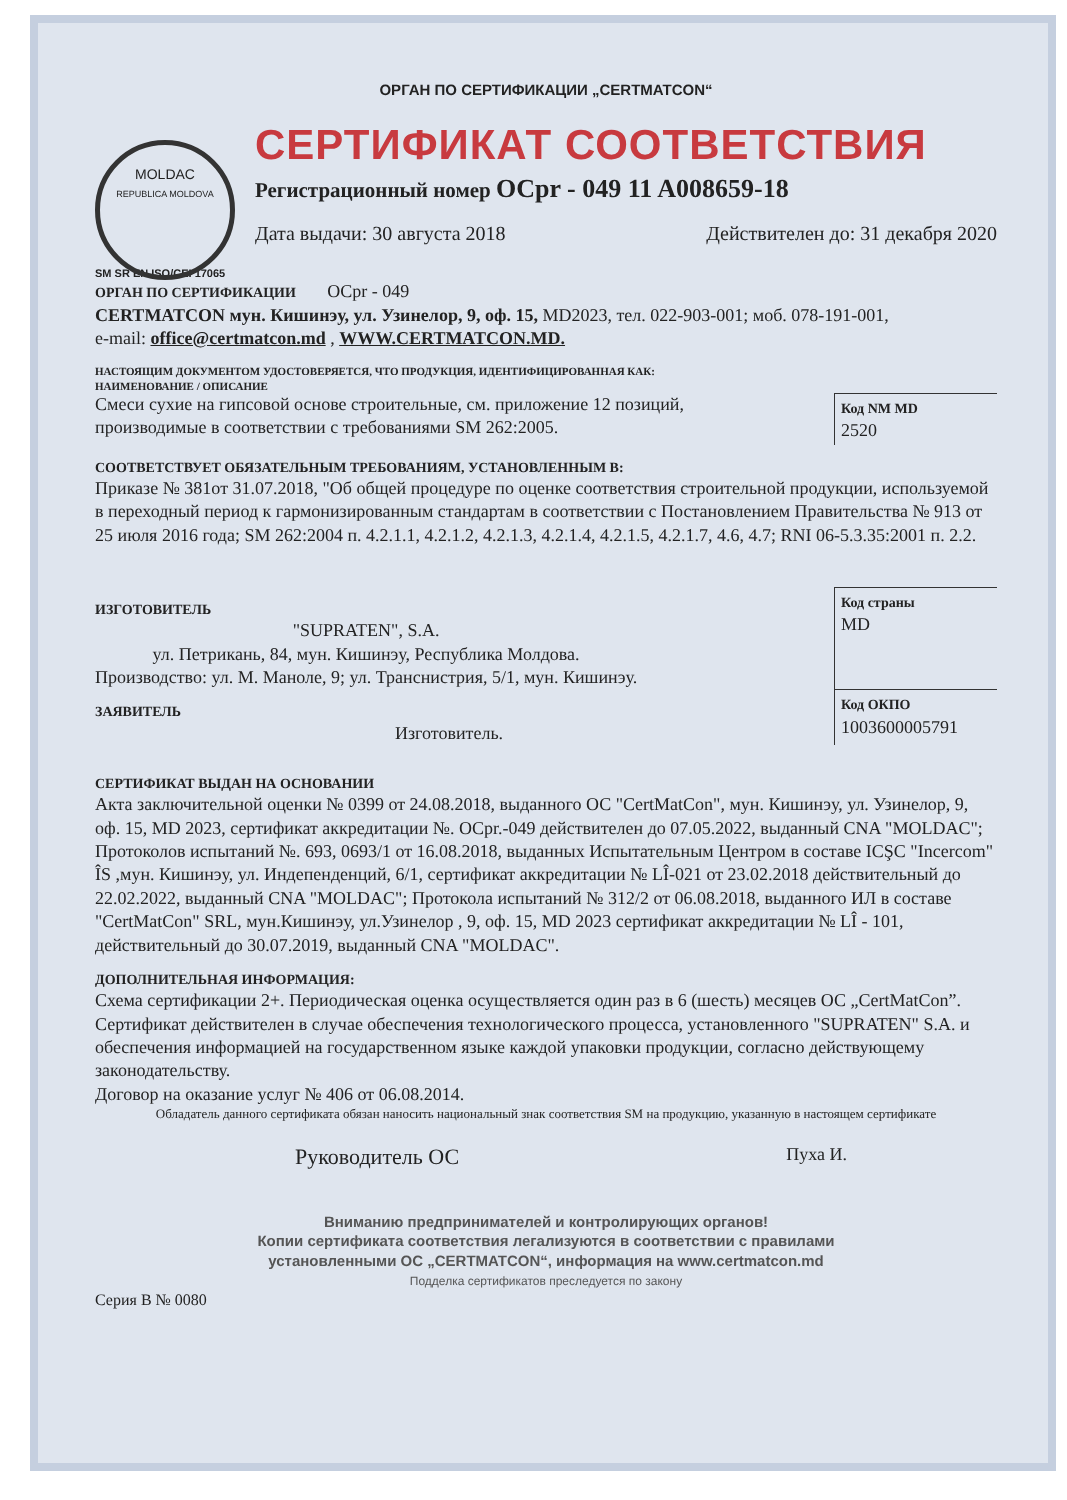ОРГАН ПО СЕРТИФИКАЦИИ „CERTMATCON“
MOLDAC
REPUBLICA MOLDOVA
СЕРТИФИКАТ СООТВЕТСТВИЯ
Регистрационный номер OCpr - 049 11 A008659-18
Дата выдачи: 30 августа 2018 Действителен до: 31 декабря 2020
SM SR EN ISO/CEI 17065
ОРГАН ПО СЕРТИФИКАЦИИ OCpr - 049
CERTMATCON мун. Кишинэу, ул. Узинелор, 9, оф. 15, MD2023, тел. 022-903-001; моб. 078-191-001,
e-mail: office@certmatcon.md , WWW.CERTMATCON.MD.
НАСТОЯЩИМ ДОКУМЕНТОМ УДОСТОВЕРЯЕТСЯ, ЧТО ПРОДУКЦИЯ, ИДЕНТИФИЦИРОВАННАЯ КАК:
НАИМЕНОВАНИЕ / ОПИСАНИЕ
Смеси сухие на гипсовой основе строительные, см. приложение 12 позиций,
производимые в соответствии с требованиями SM 262:2005.
Код NM MD
2520
СООТВЕТСТВУЕТ ОБЯЗАТЕЛЬНЫМ ТРЕБОВАНИЯМ, УСТАНОВЛЕННЫМ В:
Приказе № 381от 31.07.2018, "Об общей процедуре по оценке соответствия строительной продукции, используемой в переходный период к гармонизированным стандартам в соответствии с Постановлением Правительства № 913 от 25 июля 2016 года; SM 262:2004 п. 4.2.1.1, 4.2.1.2, 4.2.1.3, 4.2.1.4, 4.2.1.5, 4.2.1.7, 4.6, 4.7; RNI 06-5.3.35:2001 п. 2.2.
ИЗГОТОВИТЕЛЬ
"SUPRATEN", S.A.
ул. Петрикань, 84, мун. Кишинэу, Республика Молдова.
Производство: ул. М. Маноле, 9; ул. Транснистрия, 5/1, мун. Кишинэу.
Код страны
MD
ЗАЯВИТЕЛЬ
Изготовитель.
Код ОКПО
1003600005791
СЕРТИФИКАТ ВЫДАН НА ОСНОВАНИИ
Акта заключительной оценки № 0399 от 24.08.2018, выданного ОС "CertMatCon", мун. Кишинэу, ул. Узинелор, 9, оф. 15, MD 2023, сертификат аккредитации №. OCpr.-049 действителен до 07.05.2022, выданный CNA "MOLDAC"; Протоколов испытаний №. 693, 0693/1 от 16.08.2018, выданных Испытательным Центром в составе ICŞC "Incercom" ÎS ,мун. Кишинэу, ул. Индепенденций, 6/1, сертификат аккредитации № LÎ-021 от 23.02.2018 действительный до 22.02.2022, выданный CNA "MOLDAC"; Протокола испытаний № 312/2 от 06.08.2018, выданного ИЛ в составе "CertMatCon" SRL, мун.Кишинэу, ул.Узинелор , 9, оф. 15, MD 2023 сертификат аккредитации № LÎ - 101, действительный до 30.07.2019, выданный CNA "MOLDAC".
ДОПОЛНИТЕЛЬНАЯ ИНФОРМАЦИЯ:
Схема сертификации 2+. Периодическая оценка осуществляется один раз в 6 (шесть) месяцев ОС „CertMatCon”. Сертификат действителен в случае обеспечения технологического процесса, установленного "SUPRATEN" S.A. и обеспечения информацией на государственном языке каждой упаковки продукции, согласно действующему законодательству.
Договор на оказание услуг № 406 от 06.08.2014.
Обладатель данного сертификата обязан наносить национальный знак соответствия SM на продукцию, указанную в настоящем сертификате
Руководитель ОС Пуха И.
Вниманию предпринимателей и контролирующих органов!
Копии сертификата соответствия легализуются в соответствии с правилами
установленными ОС „CERTMATCON“, информация на www.certmatcon.md
Подделка сертификатов преследуется по закону
Серия В № 0080